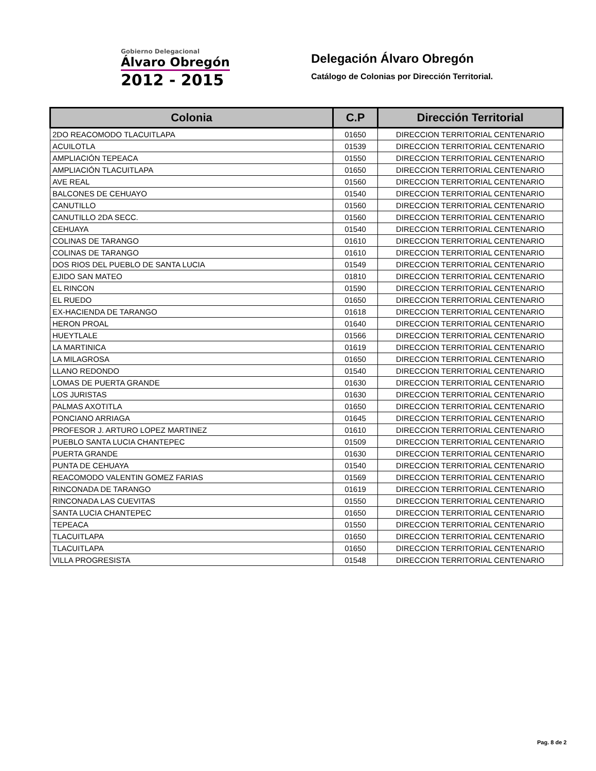Gobierno Delegacional
Álvaro Obregón
2012 - 2015
Delegación Álvaro Obregón
Catálogo de Colonias por Dirección Territorial.
| Colonia | C.P | Dirección Territorial |
| --- | --- | --- |
| 2DO REACOMODO TLACUITLAPA | 01650 | DIRECCION TERRITORIAL CENTENARIO |
| ACUILOTLA | 01539 | DIRECCION TERRITORIAL CENTENARIO |
| AMPLIACIÓN TEPEACA | 01550 | DIRECCION TERRITORIAL CENTENARIO |
| AMPLIACIÓN TLACUITLAPA | 01650 | DIRECCION TERRITORIAL CENTENARIO |
| AVE REAL | 01560 | DIRECCION TERRITORIAL CENTENARIO |
| BALCONES DE CEHUAYO | 01540 | DIRECCION TERRITORIAL CENTENARIO |
| CANUTILLO | 01560 | DIRECCION TERRITORIAL CENTENARIO |
| CANUTILLO 2DA SECC. | 01560 | DIRECCION TERRITORIAL CENTENARIO |
| CEHUAYA | 01540 | DIRECCION TERRITORIAL CENTENARIO |
| COLINAS DE TARANGO | 01610 | DIRECCION TERRITORIAL CENTENARIO |
| COLINAS DE TARANGO | 01610 | DIRECCION TERRITORIAL CENTENARIO |
| DOS RIOS DEL PUEBLO DE SANTA LUCIA | 01549 | DIRECCION TERRITORIAL CENTENARIO |
| EJIDO SAN MATEO | 01810 | DIRECCION TERRITORIAL CENTENARIO |
| EL RINCON | 01590 | DIRECCION TERRITORIAL CENTENARIO |
| EL RUEDO | 01650 | DIRECCION TERRITORIAL CENTENARIO |
| EX-HACIENDA DE TARANGO | 01618 | DIRECCION TERRITORIAL CENTENARIO |
| HERON PROAL | 01640 | DIRECCION TERRITORIAL CENTENARIO |
| HUEYTLALE | 01566 | DIRECCION TERRITORIAL CENTENARIO |
| LA MARTINICA | 01619 | DIRECCION TERRITORIAL CENTENARIO |
| LA MILAGROSA | 01650 | DIRECCION TERRITORIAL CENTENARIO |
| LLANO REDONDO | 01540 | DIRECCION TERRITORIAL CENTENARIO |
| LOMAS DE PUERTA GRANDE | 01630 | DIRECCION TERRITORIAL CENTENARIO |
| LOS JURISTAS | 01630 | DIRECCION TERRITORIAL CENTENARIO |
| PALMAS AXOTITLA | 01650 | DIRECCION TERRITORIAL CENTENARIO |
| PONCIANO ARRIAGA | 01645 | DIRECCION TERRITORIAL CENTENARIO |
| PROFESOR J. ARTURO LOPEZ MARTINEZ | 01610 | DIRECCION TERRITORIAL CENTENARIO |
| PUEBLO SANTA LUCIA CHANTEPEC | 01509 | DIRECCION TERRITORIAL CENTENARIO |
| PUERTA GRANDE | 01630 | DIRECCION TERRITORIAL CENTENARIO |
| PUNTA DE CEHUAYA | 01540 | DIRECCION TERRITORIAL CENTENARIO |
| REACOMODO VALENTIN GOMEZ FARIAS | 01569 | DIRECCION TERRITORIAL CENTENARIO |
| RINCONADA DE TARANGO | 01619 | DIRECCION TERRITORIAL CENTENARIO |
| RINCONADA LAS CUEVITAS | 01550 | DIRECCION TERRITORIAL CENTENARIO |
| SANTA LUCIA CHANTEPEC | 01650 | DIRECCION TERRITORIAL CENTENARIO |
| TEPEACA | 01550 | DIRECCION TERRITORIAL CENTENARIO |
| TLACUITLAPA | 01650 | DIRECCION TERRITORIAL CENTENARIO |
| TLACUITLAPA | 01650 | DIRECCION TERRITORIAL CENTENARIO |
| VILLA PROGRESISTA | 01548 | DIRECCION TERRITORIAL CENTENARIO |
Pag. 8 de 2